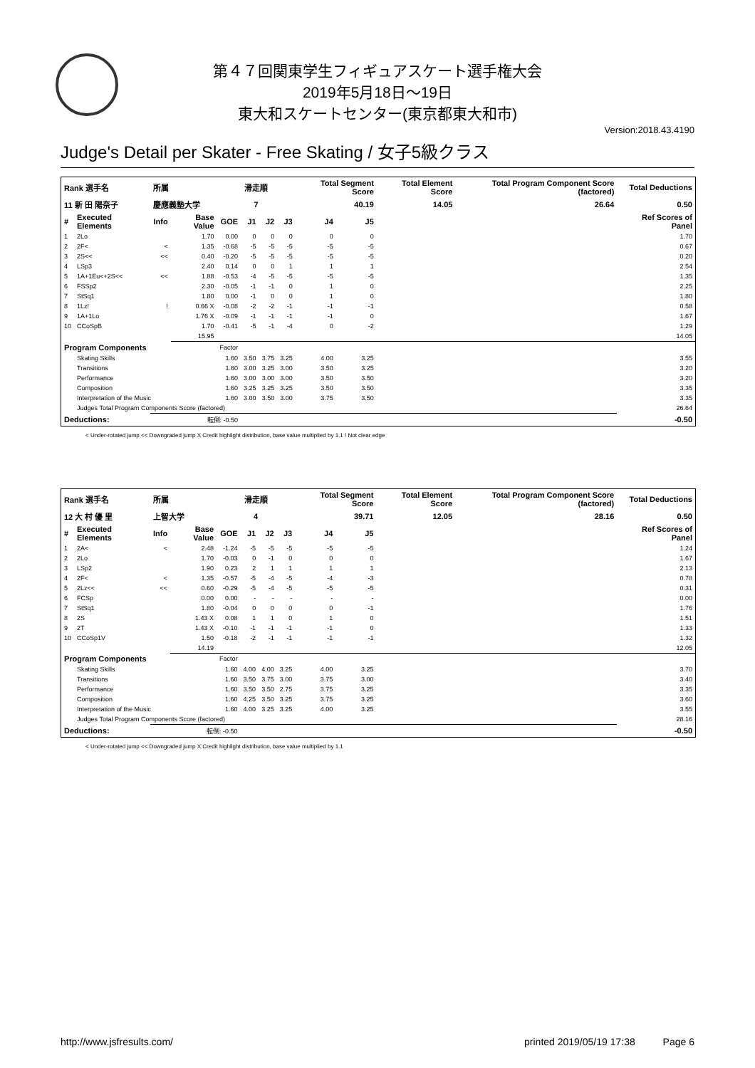第４７回関東学生フィギュアスケート選手権大会
2019年5月18日～19日
東大和スケートセンター(東京都東大和市)
Version:2018.43.4190
Judge's Detail per Skater - Free Skating / 女子5級クラス
| Rank 選手名 | | 所属 | | 滑走順 | | | | Total Segment Score | | Total Element Score | Total Program Component Score (factored) | Total Deductions | |
| --- | --- | --- | --- | --- | --- | --- | --- | --- | --- | --- | --- | --- | --- |
| 11 新 田 陽奈子 | | 慶應義塾大学 | | 7 | | | | 40.19 | | 14.05 | 26.64 | 0.50 | |
| # | Executed Elements | Info | Base Value | GOE | J1 | J2 | J3 | J4 | J5 | | | | Ref Scores of Panel |
| 1 | 2Lo | | 1.70 | 0.00 | 0 | 0 | 0 | 0 | 0 | | | | 1.70 |
| 2 | 2F< | < | 1.35 | -0.68 | -5 | -5 | -5 | -5 | -5 | | | | 0.67 |
| 3 | 2S<< | << | 0.40 | -0.20 | -5 | -5 | -5 | -5 | -5 | | | | 0.20 |
| 4 | LSp3 | | 2.40 | 0.14 | 0 | 0 | 1 | 1 | 1 | | | | 2.54 |
| 5 | 1A+1Eu<+2S<< | << | 1.88 | -0.53 | -4 | -5 | -5 | -5 | -5 | | | | 1.35 |
| 6 | FSSp2 | | 2.30 | -0.05 | -1 | -1 | 0 | 1 | 0 | | | | 2.25 |
| 7 | StSq1 | | 1.80 | 0.00 | -1 | 0 | 0 | 1 | 0 | | | | 1.80 |
| 8 | 1Lz! | ! | 0.66 X | -0.08 | -2 | -2 | -1 | -1 | -1 | | | | 0.58 |
| 9 | 1A+1Lo | | 1.76 X | -0.09 | -1 | -1 | -1 | -1 | 0 | | | | 1.67 |
| 10 | CCoSpB | | 1.70 | -0.41 | -5 | -1 | -4 | 0 | -2 | | | | 1.29 |
| | | | 15.95 | | | | | | | | | | 14.05 |
| Program Components | | | | Factor | | | | | | | | | |
| | Skating Skills | | | 1.60 | 3.50 | 3.75 | 3.25 | 4.00 | 3.25 | | | | 3.55 |
| | Transitions | | | 1.60 | 3.00 | 3.25 | 3.00 | 3.50 | 3.25 | | | | 3.20 |
| | Performance | | | 1.60 | 3.00 | 3.00 | 3.00 | 3.50 | 3.50 | | | | 3.20 |
| | Composition | | | 1.60 | 3.25 | 3.25 | 3.25 | 3.50 | 3.50 | | | | 3.35 |
| | Interpretation of the Music | | | 1.60 | 3.00 | 3.50 | 3.00 | 3.75 | 3.50 | | | | 3.35 |
| | Judges Total Program Components Score (factored) | | | | | | | | | | | | 26.64 |
| Deductions: | | 転倒: -0.50 | | | | | | | | | | | -0.50 |
< Under-rotated jump << Downgraded jump X Credit highlight distribution, base value multiplied by 1.1 ! Not clear edge
| Rank 選手名 | | 所属 | | 滑走順 | | | | Total Segment Score | | Total Element Score | Total Program Component Score (factored) | Total Deductions | |
| --- | --- | --- | --- | --- | --- | --- | --- | --- | --- | --- | --- | --- | --- |
| 12 大 村 優 里 | | 上智大学 | | 4 | | | | 39.71 | | 12.05 | 28.16 | 0.50 | |
| # | Executed Elements | Info | Base Value | GOE | J1 | J2 | J3 | J4 | J5 | | | | Ref Scores of Panel |
| 1 | 2A< | < | 2.48 | -1.24 | -5 | -5 | -5 | -5 | -5 | | | | 1.24 |
| 2 | 2Lo | | 1.70 | -0.03 | 0 | -1 | 0 | 0 | 0 | | | | 1.67 |
| 3 | LSp2 | | 1.90 | 0.23 | 2 | 1 | 1 | 1 | 1 | | | | 2.13 |
| 4 | 2F< | < | 1.35 | -0.57 | -5 | -4 | -5 | -4 | -3 | | | | 0.78 |
| 5 | 2Lz<< | << | 0.60 | -0.29 | -5 | -4 | -5 | -5 | -5 | | | | 0.31 |
| 6 | FCSp | | 0.00 | 0.00 | - | - | - | - | - | | | | 0.00 |
| 7 | StSq1 | | 1.80 | -0.04 | 0 | 0 | 0 | 0 | -1 | | | | 1.76 |
| 8 | 2S | | 1.43 X | 0.08 | 1 | 1 | 0 | 1 | 0 | | | | 1.51 |
| 9 | 2T | | 1.43 X | -0.10 | -1 | -1 | -1 | -1 | 0 | | | | 1.33 |
| 10 | CCoSp1V | | 1.50 | -0.18 | -2 | -1 | -1 | -1 | -1 | | | | 1.32 |
| | | | 14.19 | | | | | | | | | | 12.05 |
| Program Components | | | | Factor | | | | | | | | | |
| | Skating Skills | | | 1.60 | 4.00 | 4.00 | 3.25 | 4.00 | 3.25 | | | | 3.70 |
| | Transitions | | | 1.60 | 3.50 | 3.75 | 3.00 | 3.75 | 3.00 | | | | 3.40 |
| | Performance | | | 1.60 | 3.50 | 3.50 | 2.75 | 3.75 | 3.25 | | | | 3.35 |
| | Composition | | | 1.60 | 4.25 | 3.50 | 3.25 | 3.75 | 3.25 | | | | 3.60 |
| | Interpretation of the Music | | | 1.60 | 4.00 | 3.25 | 3.25 | 4.00 | 3.25 | | | | 3.55 |
| | Judges Total Program Components Score (factored) | | | | | | | | | | | | 28.16 |
| Deductions: | | 転倒: -0.50 | | | | | | | | | | | -0.50 |
< Under-rotated jump << Downgraded jump X Credit highlight distribution, base value multiplied by 1.1
http://www.jsfresults.com/ printed 2019/05/19 17:38 Page 6